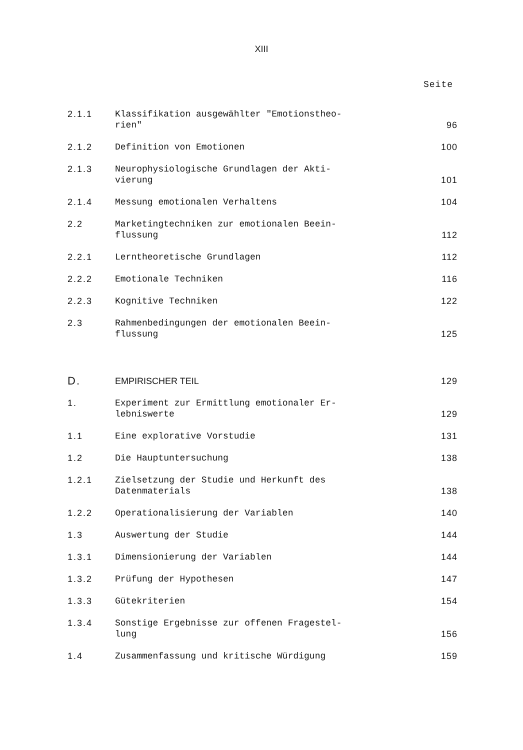XIII
Seite
| 2.1.1 | Klassifikation ausgewählter "Emotionstheo- rien" | 96 |
| 2.1.2 | Definition von Emotionen | 100 |
| 2.1.3 | Neurophysiologische Grundlagen der Akti- vierung | 101 |
| 2.1.4 | Messung emotionalen Verhaltens | 104 |
| 2.2 | Marketingtechniken zur emotionalen Beein- flussung | 112 |
| 2.2.1 | Lerntheoretische Grundlagen | 112 |
| 2.2.2 | Emotionale Techniken | 116 |
| 2.2.3 | Kognitive Techniken | 122 |
| 2.3 | Rahmenbedingungen der emotionalen Beein- flussung | 125 |
| D. | EMPIRISCHER TEIL | 129 |
| 1. | Experiment zur Ermittlung emotionaler Er- lebniswerte | 129 |
| 1.1 | Eine explorative Vorstudie | 131 |
| 1.2 | Die Hauptuntersuchung | 138 |
| 1.2.1 | Zielsetzung der Studie und Herkunft des Datenmaterials | 138 |
| 1.2.2 | Operationalisierung der Variablen | 140 |
| 1.3 | Auswertung der Studie | 144 |
| 1.3.1 | Dimensionierung der Variablen | 144 |
| 1.3.2 | Prüfung der Hypothesen | 147 |
| 1.3.3 | Gütekriterien | 154 |
| 1.3.4 | Sonstige Ergebnisse zur offenen Fragestel- lung | 156 |
| 1.4 | Zusammenfassung und kritische Würdigung | 159 |